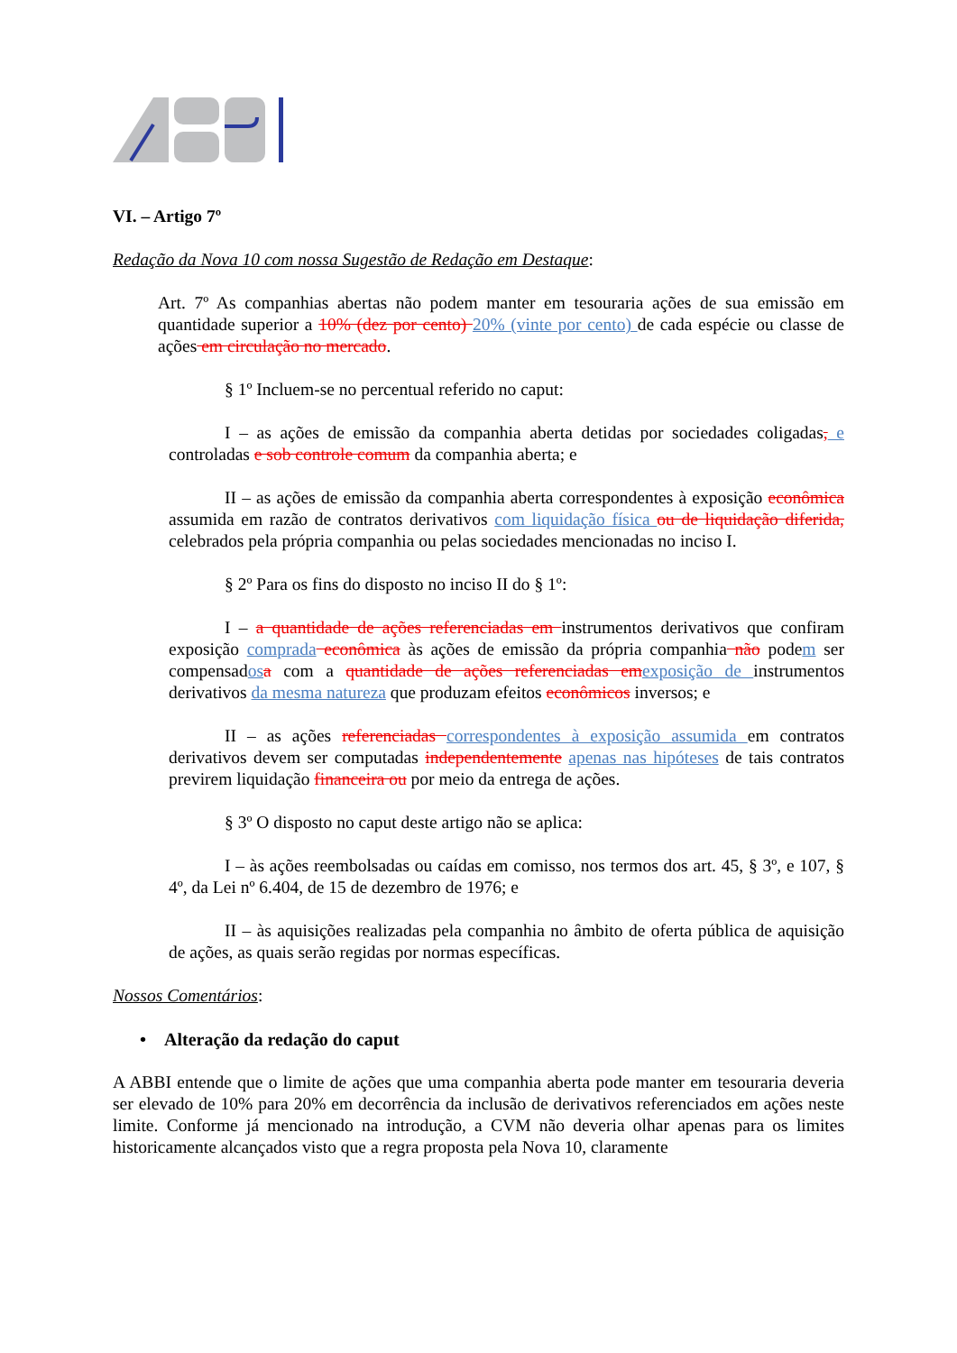VI. – Artigo 7º
Redação da Nova 10 com nossa Sugestão de Redação em Destaque:
Art. 7º As companhias abertas não podem manter em tesouraria ações de sua emissão em quantidade superior a 10% (dez por cento) 20% (vinte por cento) de cada espécie ou classe de ações em circulação no mercado.
§ 1º Incluem-se no percentual referido no caput:
I – as ações de emissão da companhia aberta detidas por sociedades coligadas, e controladas e sob controle comum da companhia aberta; e
II – as ações de emissão da companhia aberta correspondentes à exposição econômica assumida em razão de contratos derivativos com liquidação física ou de liquidação diferida, celebrados pela própria companhia ou pelas sociedades mencionadas no inciso I.
§ 2º Para os fins do disposto no inciso II do § 1º:
I – a quantidade de ações referenciadas em instrumentos derivativos que confiram exposição comprada econômica às ações de emissão da própria companhia não podem ser compensadosa com a quantidade de ações referenciadas emexposição de instrumentos derivativos da mesma natureza que produzam efeitos econômicos inversos; e
II – as ações referenciadas correspondentes à exposição assumida em contratos derivativos devem ser computadas independentemente apenas nas hipóteses de tais contratos previrem liquidação financeira ou por meio da entrega de ações.
§ 3º O disposto no caput deste artigo não se aplica:
I – às ações reembolsadas ou caídas em comisso, nos termos dos art. 45, § 3º, e 107, § 4º, da Lei nº 6.404, de 15 de dezembro de 1976; e
II – às aquisições realizadas pela companhia no âmbito de oferta pública de aquisição de ações, as quais serão regidas por normas específicas.
Nossos Comentários:
• Alteração da redação do caput
A ABBI entende que o limite de ações que uma companhia aberta pode manter em tesouraria deveria ser elevado de 10% para 20% em decorrência da inclusão de derivativos referenciados em ações neste limite. Conforme já mencionado na introdução, a CVM não deveria olhar apenas para os limites historicamente alcançados visto que a regra proposta pela Nova 10, claramente